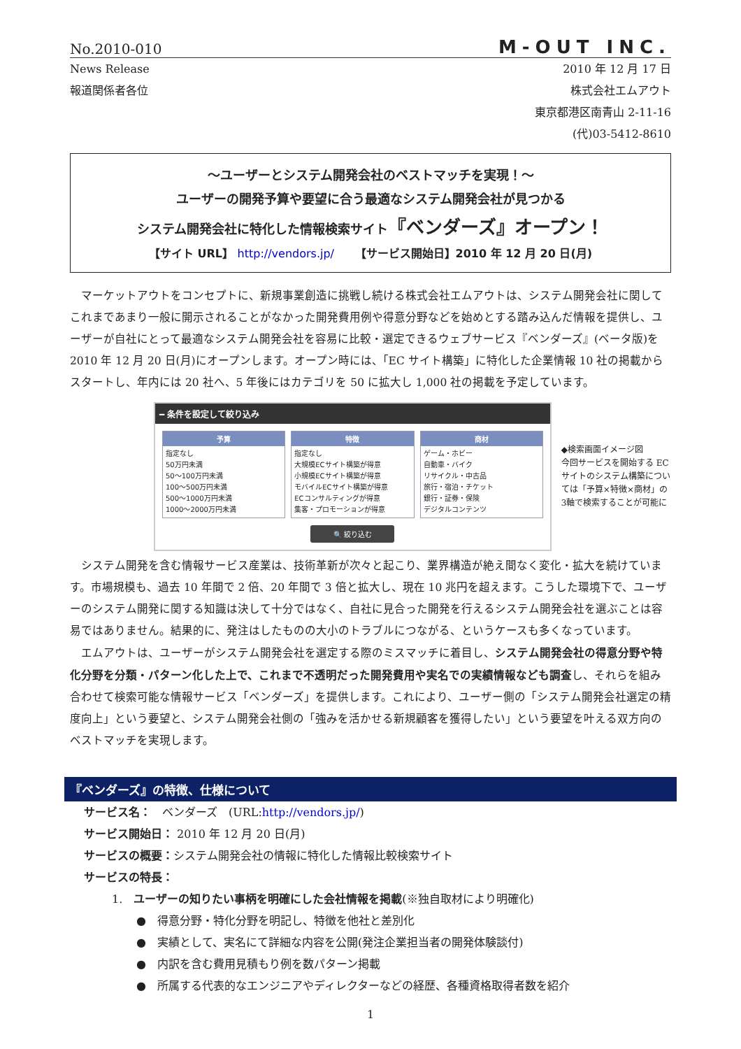No.2010-010 M-OUT INC.
News Release 2010 年 12 月 17 日
報道関係者各位 株式会社エムアウト
東京都港区南青山 2-11-16
(代)03-5412-8610
～ユーザーとシステム開発会社のベストマッチを実現！～
ユーザーの開発予算や要望に合う最適なシステム開発会社が見つかる
システム開発会社に特化した情報検索サイト『ベンダーズ』オープン！
【サイト URL】 http://vendors.jp/ 　　【サービス開始日】2010 年 12 月 20 日(月)
マーケットアウトをコンセプトに、新規事業創造に挑戦し続ける株式会社エムアウトは、システム開発会社に関してこれまであまり一般に開示されることがなかった開発費用例や得意分野などを始めとする踏み込んだ情報を提供し、ユーザーが自社にとって最適なシステム開発会社を容易に比較・選定できるウェブサービス『ベンダーズ』(ベータ版)を 2010 年 12 月 20 日(月)にオープンします。オープン時には、「EC サイト構築」に特化した企業情報 10 社の掲載からスタートし、年内には 20 社へ、5 年後にはカテゴリを 50 に拡大し 1,000 社の掲載を予定しています。
━ 条件を設定して絞り込み
予算
指定なし
50万円未満
50～100万円未満
100～500万円未満
500～1000万円未満
1000～2000万円未満
特徴
指定なし
大規模ECサイト構築が得意
小規模ECサイト構築が得意
モバイルECサイト構築が得意
ECコンサルティングが得意
集客・プロモーションが得意
商材
ゲーム・ホビー
自動車・バイク
リサイクル・中古品
旅行・宿泊・チケット
銀行・証券・保険
デジタルコンテンツ
🔍 絞り込む
◆検索画面イメージ図
今回サービスを開始する EC サイトのシステム構築については「予算×特徴×商材」の3軸で検索することが可能に
システム開発を含む情報サービス産業は、技術革新が次々と起こり、業界構造が絶え間なく変化・拡大を続けています。市場規模も、過去 10 年間で 2 倍、20 年間で 3 倍と拡大し、現在 10 兆円を超えます。こうした環境下で、ユーザーのシステム開発に関する知識は決して十分ではなく、自社に見合った開発を行えるシステム開発会社を選ぶことは容易ではありません。結果的に、発注はしたものの大小のトラブルにつながる、というケースも多くなっています。
エムアウトは、ユーザーがシステム開発会社を選定する際のミスマッチに着目し、システム開発会社の得意分野や特化分野を分類・パターン化した上で、これまで不透明だった開発費用や実名での実績情報なども調査し、それらを組み合わせて検索可能な情報サービス「ベンダーズ」を提供します。これにより、ユーザー側の「システム開発会社選定の精度向上」という要望と、システム開発会社側の「強みを活かせる新規顧客を獲得したい」という要望を叶える双方向のベストマッチを実現します。
『ベンダーズ』の特徴、仕様について
サービス名：　ベンダーズ　(URL:http://vendors.jp/)
サービス開始日： 2010 年 12 月 20 日(月)
サービスの概要：システム開発会社の情報に特化した情報比較検索サイト
サービスの特長：
1.　ユーザーの知りたい事柄を明確にした会社情報を掲載(※独自取材により明確化)
●　得意分野・特化分野を明記し、特徴を他社と差別化
●　実績として、実名にて詳細な内容を公開(発注企業担当者の開発体験談付)
●　内訳を含む費用見積もり例を数パターン掲載
●　所属する代表的なエンジニアやディレクターなどの経歴、各種資格取得者数を紹介
1